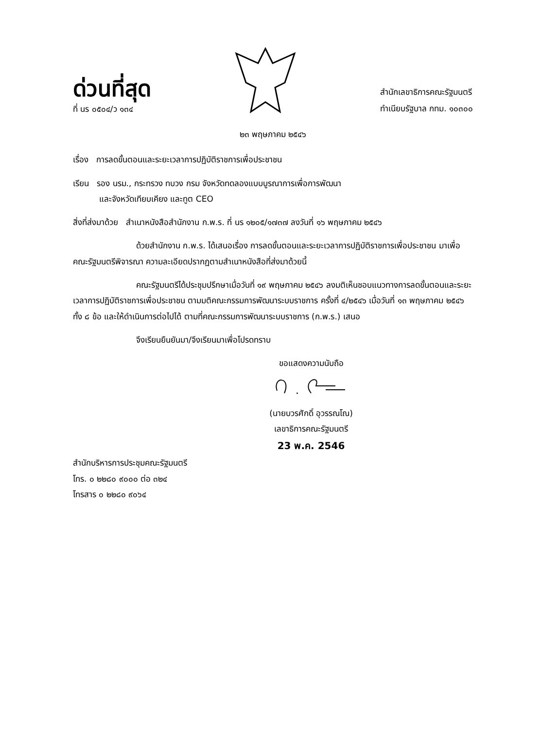ด่วนที่สุด
ที่ นร ๐๕๐๔/ว ๑๓๔
สำนักเลขาธิการคณะรัฐมนตรี
ทำเนียบรัฐบาล กทม. ๑๐๓๐๐
๒๓ พฤษภาคม ๒๕๔๖
เรื่อง การลดขั้นตอนและระยะเวลาการปฏิบัติราชการเพื่อประชาชน
เรียน รอง นรม., กระทรวง ทบวง กรม จังหวัดทดลองแบบบูรณาการเพื่อการพัฒนา
และจังหวัดเทียบเคียง และทูต CEO
สิ่งที่ส่งมาด้วย สำเนาหนังสือสำนักงาน ก.พ.ร. ที่ นร ๑๒๐๕/๑๗๓๗ ลงวันที่ ๑๖ พฤษภาคม ๒๕๔๖
ด้วยสำนักงาน ก.พ.ร. ได้เสนอเรื่อง การลดขั้นตอนและระยะเวลาการปฏิบัติราชการเพื่อประชาชน มาเพื่อคณะรัฐมนตรีพิจารณา ความละเอียดปรากฏตามสำเนาหนังสือที่ส่งมาด้วยนี้
คณะรัฐมนตรีได้ประชุมปรึกษาเมื่อวันที่ ๑๙ พฤษภาคม ๒๕๔๖ ลงมติเห็นชอบแนวทางการลดขั้นตอนและระยะเวลาการปฏิบัติราชการเพื่อประชาชน ตามมติคณะกรรมการพัฒนาระบบราชการ ครั้งที่ ๔/๒๕๔๖ เมื่อวันที่ ๑๓ พฤษภาคม ๒๕๔๖ ทั้ง ๘ ข้อ และให้ดำเนินการต่อไปได้ ตามที่คณะกรรมการพัฒนาระบบราชการ (ก.พ.ร.) เสนอ
จึงเรียนยืนยันมา/จึงเรียนมาเพื่อโปรดทราบ
ขอแสดงความนับถือ
(นายบวรศักดิ์ อุวรรณโณ)
เลขาธิการคณะรัฐมนตรี
23 พ.ค. 2546
สำนักบริหารการประชุมคณะรัฐมนตรี
โทร. ๐ ๒๒๘๐ ๙๐๐๐ ต่อ ๓๒๔
โทรสาร ๐ ๒๒๘๐ ๙๐๖๔